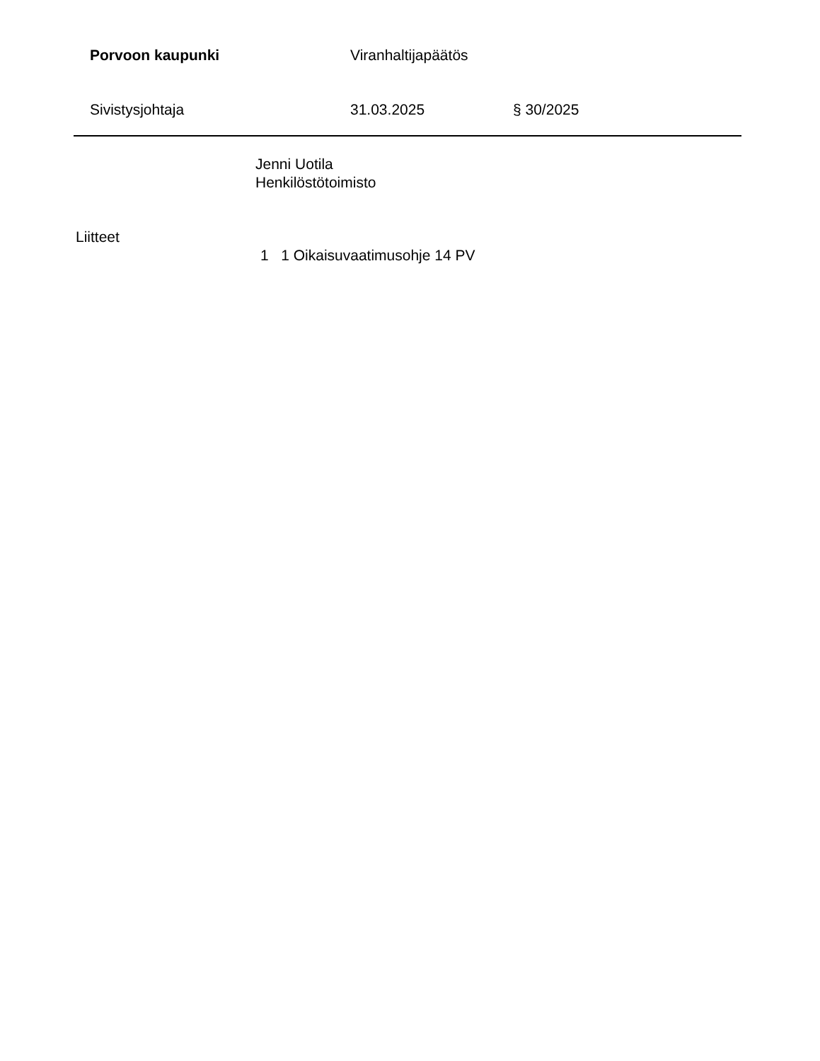Porvoon kaupunki Viranhaltijapäätös
Sivistysjohtaja 31.03.2025 § 30/2025
Jenni Uotila
Henkilöstötoimisto
Liitteet
1 1 Oikaisuvaatimusohje 14 PV